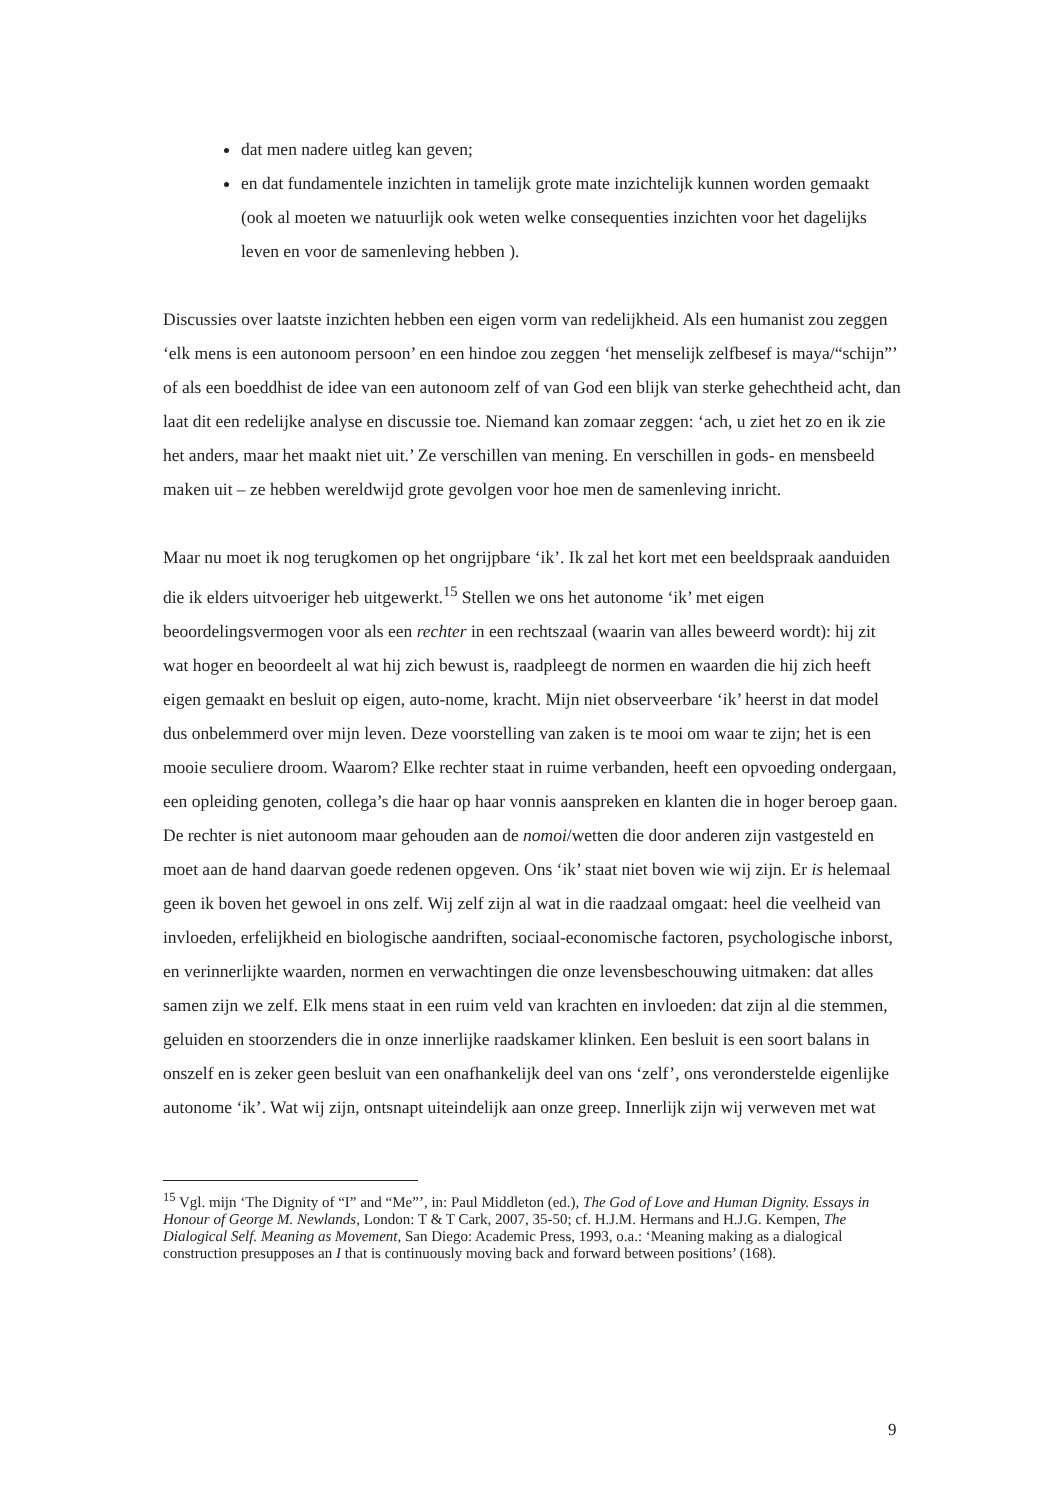dat men nadere uitleg kan geven;
en dat fundamentele inzichten in tamelijk grote mate inzichtelijk kunnen worden gemaakt (ook al moeten we natuurlijk ook weten welke consequenties inzichten voor het dagelijks leven en voor de samenleving hebben ).
Discussies over laatste inzichten hebben een eigen vorm van redelijkheid. Als een humanist zou zeggen ‘elk mens is een autonoom persoon’ en een hindoe zou zeggen ‘het menselijk zelfbesef is maya/“schijn”’ of als een boeddhist de idee van een autonoom zelf of van God een blijk van sterke gehechtheid acht, dan laat dit een redelijke analyse en discussie toe. Niemand kan zomaar zeggen: ‘ach, u ziet het zo en ik zie het anders, maar het maakt niet uit.’ Ze verschillen van mening. En verschillen in gods- en mensbeeld maken uit – ze hebben wereldwijd grote gevolgen voor hoe men de samenleving inricht.
Maar nu moet ik nog terugkomen op het ongrijpbare ‘ik’. Ik zal het kort met een beeldspraak aanduiden die ik elders uitvoeriger heb uitgewerkt.<sup>15</sup> Stellen we ons het autonome ‘ik’ met eigen beoordelingsvermogen voor als een rechter in een rechtszaal (waarin van alles beweerd wordt): hij zit wat hoger en beoordeelt al wat hij zich bewust is, raadpleegt de normen en waarden die hij zich heeft eigen gemaakt en besluit op eigen, auto-nome, kracht. Mijn niet observeerbare ‘ik’ heerst in dat model dus onbelemmerd over mijn leven. Deze voorstelling van zaken is te mooi om waar te zijn; het is een mooie seculiere droom. Waarom? Elke rechter staat in ruime verbanden, heeft een opvoeding ondergaan, een opleiding genoten, collega’s die haar op haar vonnis aanspreken en klanten die in hoger beroep gaan. De rechter is niet autonoom maar gehouden aan de nomoi/wetten die door anderen zijn vastgesteld en moet aan de hand daarvan goede redenen opgeven. Ons ‘ik’ staat niet boven wie wij zijn. Er is helemaal geen ik boven het gewoel in ons zelf. Wij zelf zijn al wat in die raadzaal omgaat: heel die veelheid van invloeden, erfelijkheid en biologische aandriften, sociaal-economische factoren, psychologische inborst, en verinnerlijkte waarden, normen en verwachtingen die onze levensbeschouwing uitmaken: dat alles samen zijn we zelf. Elk mens staat in een ruim veld van krachten en invloeden: dat zijn al die stemmen, geluiden en stoorzenders die in onze innerlijke raadskamer klinken. Een besluit is een soort balans in onszelf en is zeker geen besluit van een onafhankelijk deel van ons ‘zelf’, ons veronderstelde eigenlijke autonome ‘ik’. Wat wij zijn, ontsnapt uiteindelijk aan onze greep. Innerlijk zijn wij verweven met wat
<sup>15</sup> Vgl. mijn ‘The Dignity of “I” and “Me”’, in: Paul Middleton (ed.), The God of Love and Human Dignity. Essays in Honour of George M. Newlands, London: T & T Cark, 2007, 35-50; cf. H.J.M. Hermans and H.J.G. Kempen, The Dialogical Self. Meaning as Movement, San Diego: Academic Press, 1993, o.a.: ‘Meaning making as a dialogical construction presupposes an I that is continuously moving back and forward between positions’ (168).
9